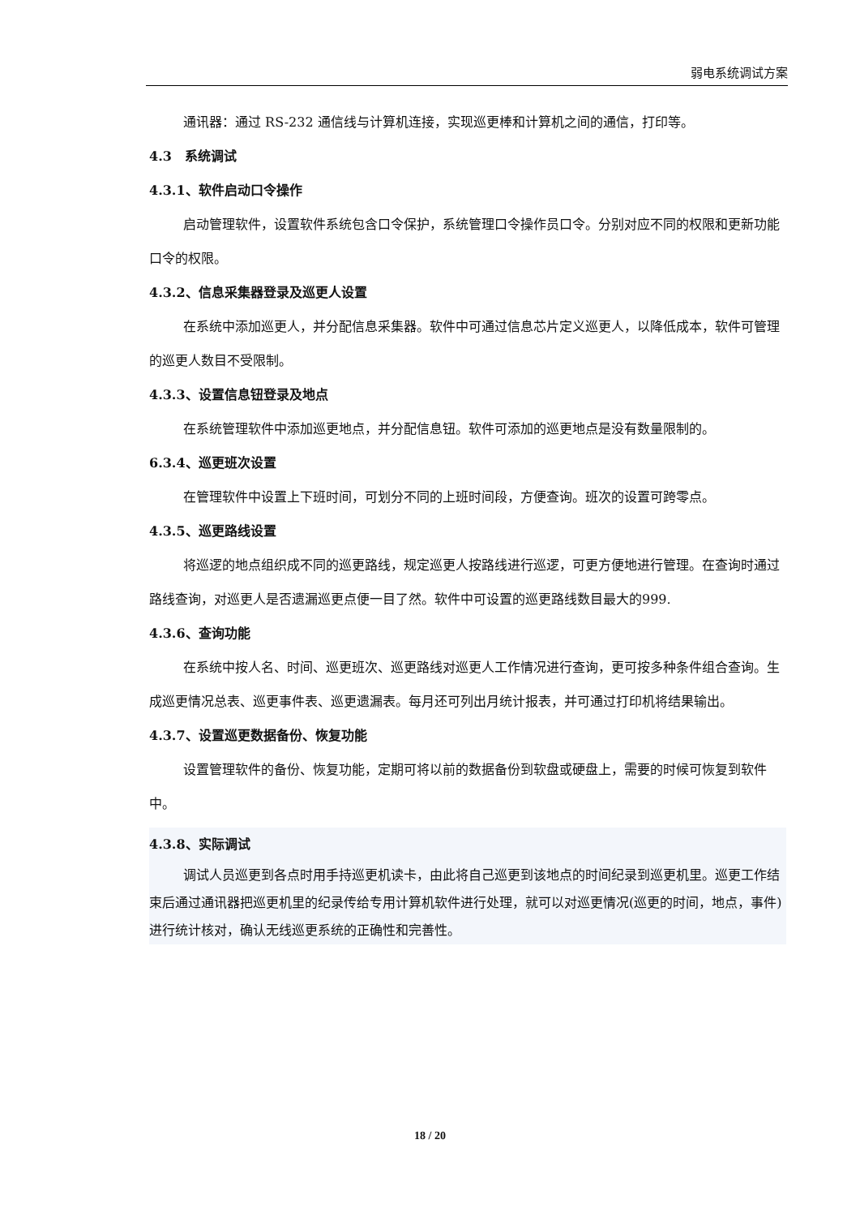弱电系统调试方案
通讯器：通过 RS-232 通信线与计算机连接，实现巡更棒和计算机之间的通信，打印等。
4.3　系统调试
4.3.1、软件启动口令操作
启动管理软件，设置软件系统包含口令保护，系统管理口令操作员口令。分别对应不同的权限和更新功能口令的权限。
4.3.2、信息采集器登录及巡更人设置
在系统中添加巡更人，并分配信息采集器。软件中可通过信息芯片定义巡更人，以降低成本，软件可管理的巡更人数目不受限制。
4.3.3、设置信息钮登录及地点
在系统管理软件中添加巡更地点，并分配信息钮。软件可添加的巡更地点是没有数量限制的。
6.3.4、巡更班次设置
在管理软件中设置上下班时间，可划分不同的上班时间段，方便查询。班次的设置可跨零点。
4.3.5、巡更路线设置
将巡逻的地点组织成不同的巡更路线，规定巡更人按路线进行巡逻，可更方便地进行管理。在查询时通过路线查询，对巡更人是否遗漏巡更点便一目了然。软件中可设置的巡更路线数目最大的999.
4.3.6、查询功能
在系统中按人名、时间、巡更班次、巡更路线对巡更人工作情况进行查询，更可按多种条件组合查询。生成巡更情况总表、巡更事件表、巡更遗漏表。每月还可列出月统计报表，并可通过打印机将结果输出。
4.3.7、设置巡更数据备份、恢复功能
设置管理软件的备份、恢复功能，定期可将以前的数据备份到软盘或硬盘上，需要的时候可恢复到软件中。
4.3.8、实际调试
调试人员巡更到各点时用手持巡更机读卡，由此将自己巡更到该地点的时间纪录到巡更机里。巡更工作结束后通过通讯器把巡更机里的纪录传给专用计算机软件进行处理，就可以对巡更情况(巡更的时间，地点，事件)进行统计核对，确认无线巡更系统的正确性和完善性。
18 / 20